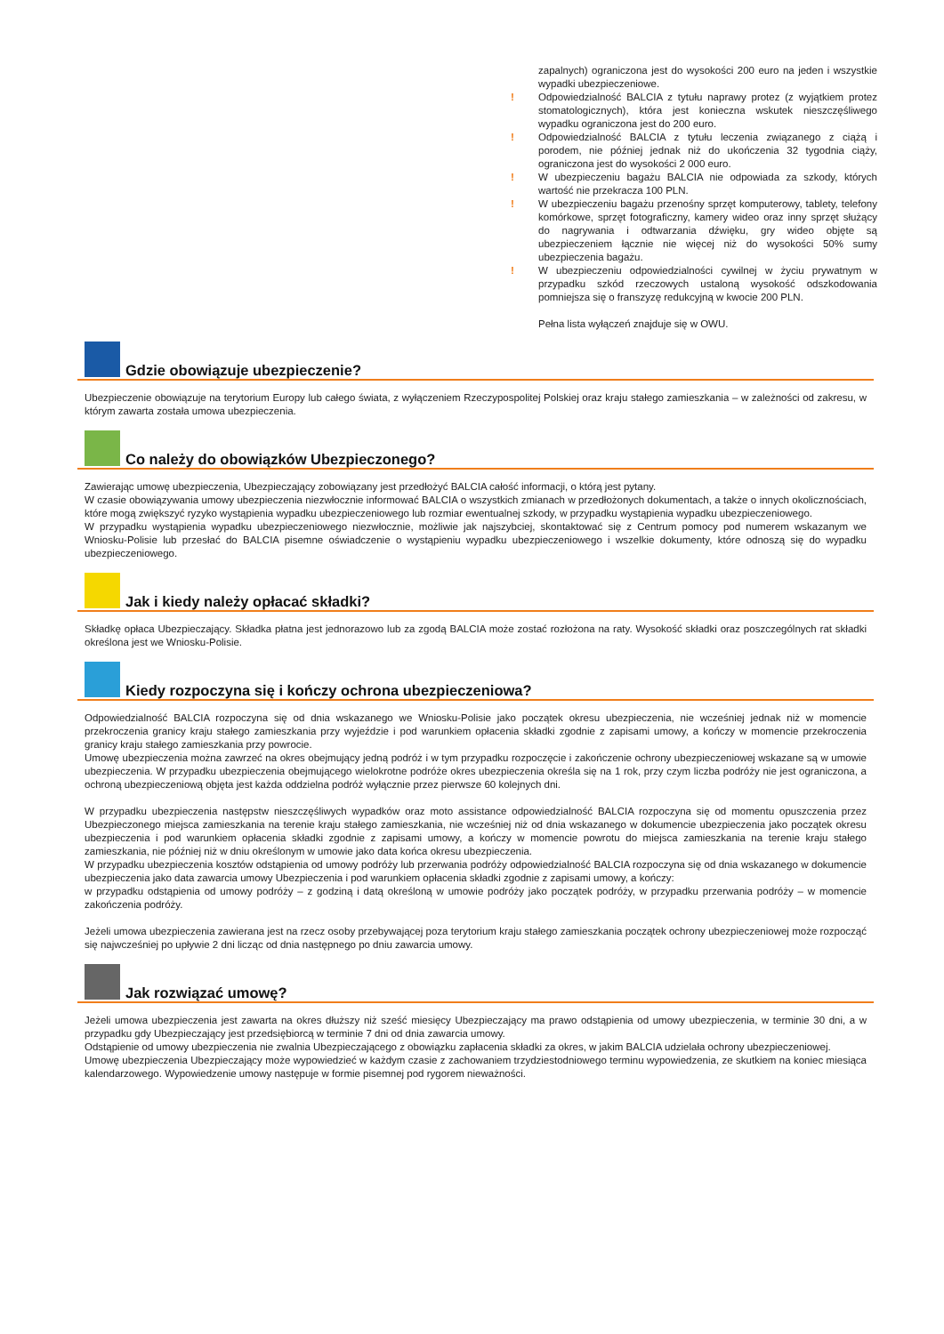zapalnych) ograniczona jest do wysokości 200 euro na jeden i wszystkie wypadki ubezpieczeniowe.
! Odpowiedzialność BALCIA z tytułu naprawy protez (z wyjątkiem protez stomatologicznych), która jest konieczna wskutek nieszczęśliwego wypadku ograniczona jest do 200 euro.
! Odpowiedzialność BALCIA z tytułu leczenia związanego z ciążą i porodem, nie później jednak niż do ukończenia 32 tygodnia ciąży, ograniczona jest do wysokości 2 000 euro.
! W ubezpieczeniu bagażu BALCIA nie odpowiada za szkody, których wartość nie przekracza 100 PLN.
! W ubezpieczeniu bagażu przenośny sprzęt komputerowy, tablety, telefony komórkowe, sprzęt fotograficzny, kamery wideo oraz inny sprzęt służący do nagrywania i odtwarzania dźwięku, gry wideo objęte są ubezpieczeniem łącznie nie więcej niż do wysokości 50% sumy ubezpieczenia bagażu.
! W ubezpieczeniu odpowiedzialności cywilnej w życiu prywatnym w przypadku szkód rzeczowych ustaloną wysokość odszkodowania pomniejsza się o franszyzę redukcyjną w kwocie 200 PLN.
Pełna lista wyłączeń znajduje się w OWU.
Gdzie obowiązuje ubezpieczenie?
Ubezpieczenie obowiązuje na terytorium Europy lub całego świata, z wyłączeniem Rzeczypospolitej Polskiej oraz kraju stałego zamieszkania – w zależności od zakresu, w którym zawarta została umowa ubezpieczenia.
Co należy do obowiązków Ubezpieczonego?
Zawierając umowę ubezpieczenia, Ubezpieczający zobowiązany jest przedłożyć BALCIA całość informacji, o którą jest pytany.
W czasie obowiązywania umowy ubezpieczenia niezwłocznie informować BALCIA o wszystkich zmianach w przedłożonych dokumentach, a także o innych okolicznościach, które mogą zwiększyć ryzyko wystąpienia wypadku ubezpieczeniowego lub rozmiar ewentualnej szkody, w przypadku wystąpienia wypadku ubezpieczeniowego.
W przypadku wystąpienia wypadku ubezpieczeniowego niezwłocznie, możliwie jak najszybciej, skontaktować się z Centrum pomocy pod numerem wskazanym we Wniosku-Polisie lub przesłać do BALCIA pisemne oświadczenie o wystąpieniu wypadku ubezpieczeniowego i wszelkie dokumenty, które odnoszą się do wypadku ubezpieczeniowego.
Jak i kiedy należy opłacać składki?
Składkę opłaca Ubezpieczający. Składka płatna jest jednorazowo lub za zgodą BALCIA może zostać rozłożona na raty. Wysokość składki oraz poszczególnych rat składki określona jest we Wniosku-Polisie.
Kiedy rozpoczyna się i kończy ochrona ubezpieczeniowa?
Odpowiedzialność BALCIA rozpoczyna się od dnia wskazanego we Wniosku-Polisie jako początek okresu ubezpieczenia, nie wcześniej jednak niż w momencie przekroczenia granicy kraju stałego zamieszkania przy wyjeździe i pod warunkiem opłacenia składki zgodnie z zapisami umowy, a kończy w momencie przekroczenia granicy kraju stałego zamieszkania przy powrocie.
Umowę ubezpieczenia można zawrzeć na okres obejmujący jedną podróż i w tym przypadku rozpoczęcie i zakończenie ochrony ubezpieczeniowej wskazane są w umowie ubezpieczenia. W przypadku ubezpieczenia obejmującego wielokrotne podróże okres ubezpieczenia określa się na 1 rok, przy czym liczba podróży nie jest ograniczona, a ochroną ubezpieczeniową objęta jest każda oddzielna podróż wyłącznie przez pierwsze 60 kolejnych dni.
W przypadku ubezpieczenia następstw nieszczęśliwych wypadków oraz moto assistance odpowiedzialność BALCIA rozpoczyna się od momentu opuszczenia przez Ubezpieczonego miejsca zamieszkania na terenie kraju stałego zamieszkania, nie wcześniej niż od dnia wskazanego w dokumencie ubezpieczenia jako początek okresu ubezpieczenia i pod warunkiem opłacenia składki zgodnie z zapisami umowy, a kończy w momencie powrotu do miejsca zamieszkania na terenie kraju stałego zamieszkania, nie później niż w dniu określonym w umowie jako data końca okresu ubezpieczenia.
W przypadku ubezpieczenia kosztów odstąpienia od umowy podróży lub przerwania podróży odpowiedzialność BALCIA rozpoczyna się od dnia wskazanego w dokumencie ubezpieczenia jako data zawarcia umowy Ubezpieczenia i pod warunkiem opłacenia składki zgodnie z zapisami umowy, a kończy:
w przypadku odstąpienia od umowy podróży – z godziną i datą określoną w umowie podróży jako początek podróży, w przypadku przerwania podróży – w momencie zakończenia podróży.
Jeżeli umowa ubezpieczenia zawierana jest na rzecz osoby przebywającej poza terytorium kraju stałego zamieszkania początek ochrony ubezpieczeniowej może rozpocząć się najwcześniej po upływie 2 dni licząc od dnia następnego po dniu zawarcia umowy.
Jak rozwiązać umowę?
Jeżeli umowa ubezpieczenia jest zawarta na okres dłuższy niż sześć miesięcy Ubezpieczający ma prawo odstąpienia od umowy ubezpieczenia, w terminie 30 dni, a w przypadku gdy Ubezpieczający jest przedsiębiorcą w terminie 7 dni od dnia zawarcia umowy.
Odstąpienie od umowy ubezpieczenia nie zwalnia Ubezpieczającego z obowiązku zapłacenia składki za okres, w jakim BALCIA udzielała ochrony ubezpieczeniowej.
Umowę ubezpieczenia Ubezpieczający może wypowiedzieć w każdym czasie z zachowaniem trzydziestodniowego terminu wypowiedzenia, ze skutkiem na koniec miesiąca kalendarzowego. Wypowiedzenie umowy następuje w formie pisemnej pod rygorem nieważności.